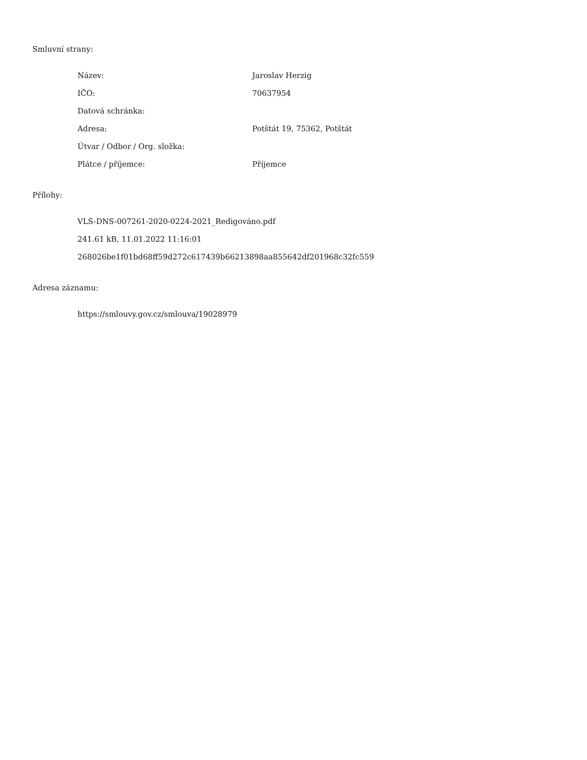Smluvní strany:
| Název: | Jaroslav Herzig |
| IČO: | 70637954 |
| Datová schránka: | |
| Adresa: | Potštát 19, 75362, Potštát |
| Útvar / Odbor / Org. složka: | |
| Plátce / příjemce: | Příjemce |
Přílohy:
VLS-DNS-007261-2020-0224-2021_Redigováno.pdf
241.61 kB, 11.01.2022 11:16:01
268026be1f01bd68ff59d272c617439b66213898aa855642df201968c32fc559
Adresa záznamu:
https://smlouvy.gov.cz/smlouva/19028979